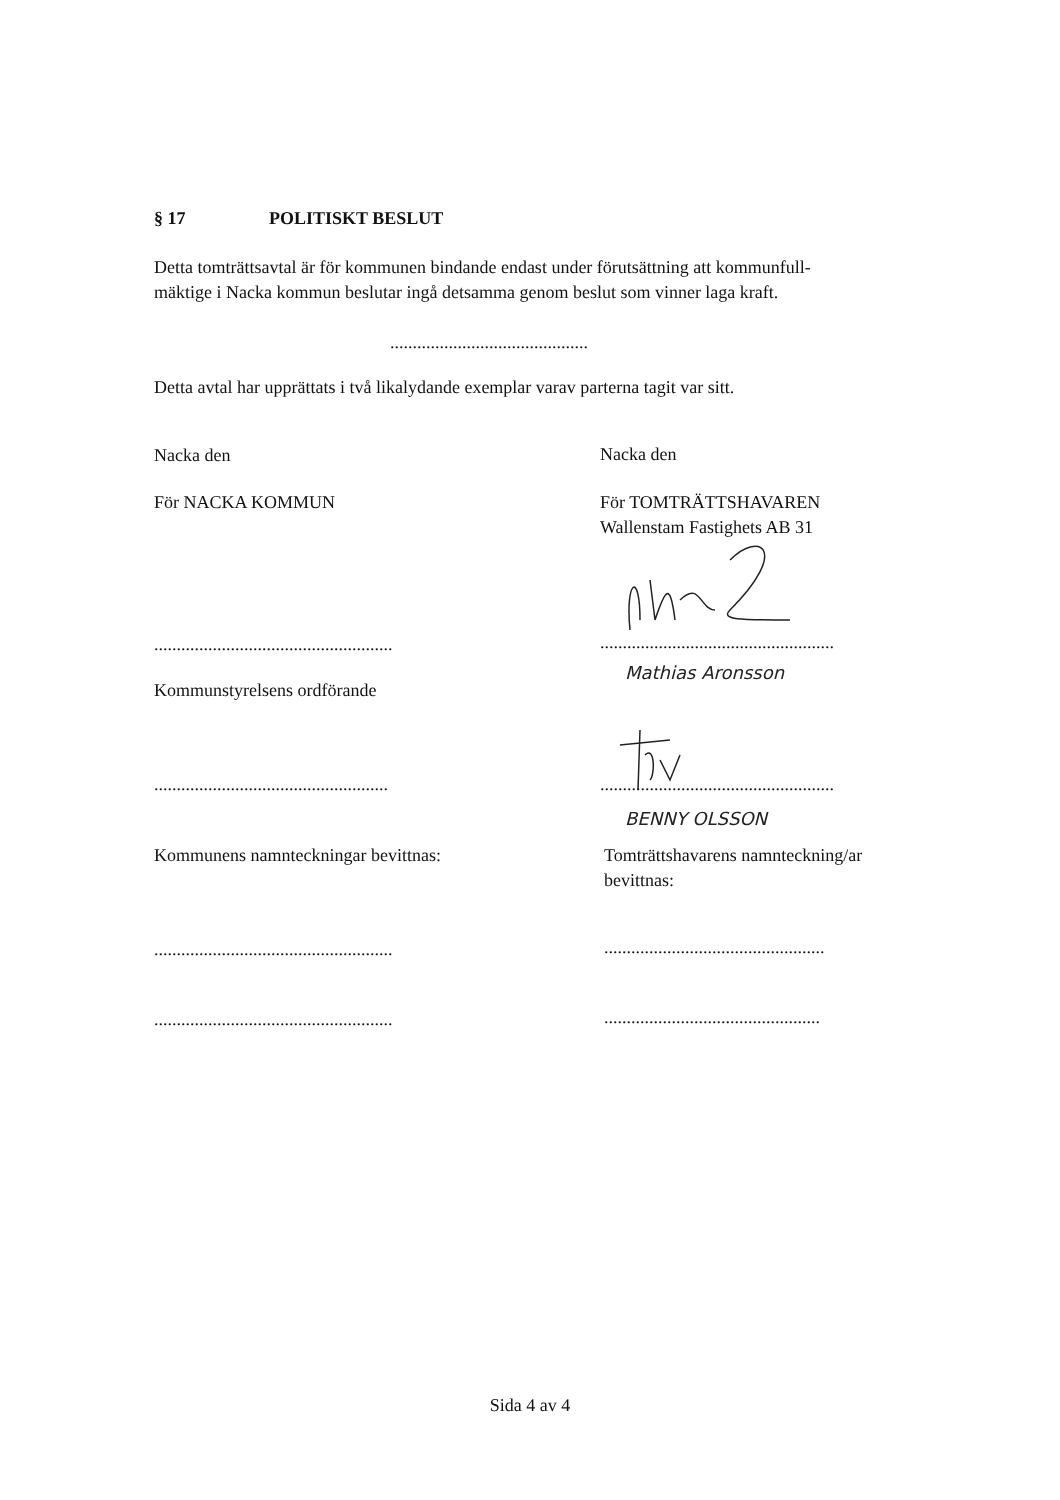§ 17 POLITISKT BESLUT
Detta tomträttsavtal är för kommunen bindande endast under förutsättning att kommunfull-
mäktige i Nacka kommun beslutar ingå detsamma genom beslut som vinner laga kraft.
............................................
Detta avtal har upprättats i två likalydande exemplar varav parterna tagit var sitt.
Nacka den Nacka den
För NACKA KOMMUN
För TOMTRÄTTSHAVAREN
Wallenstam Fastighets AB 31
.....................................................
....................................................
Mathias Aronsson
Kommunstyrelsens ordförande
....................................................
....................................................
BENNY OLSSON
Kommunens namnteckningar bevittnas:
Tomträttshavarens namnteckning/ar
bevittnas:
.....................................................
.................................................
.....................................................
................................................
Sida 4 av 4